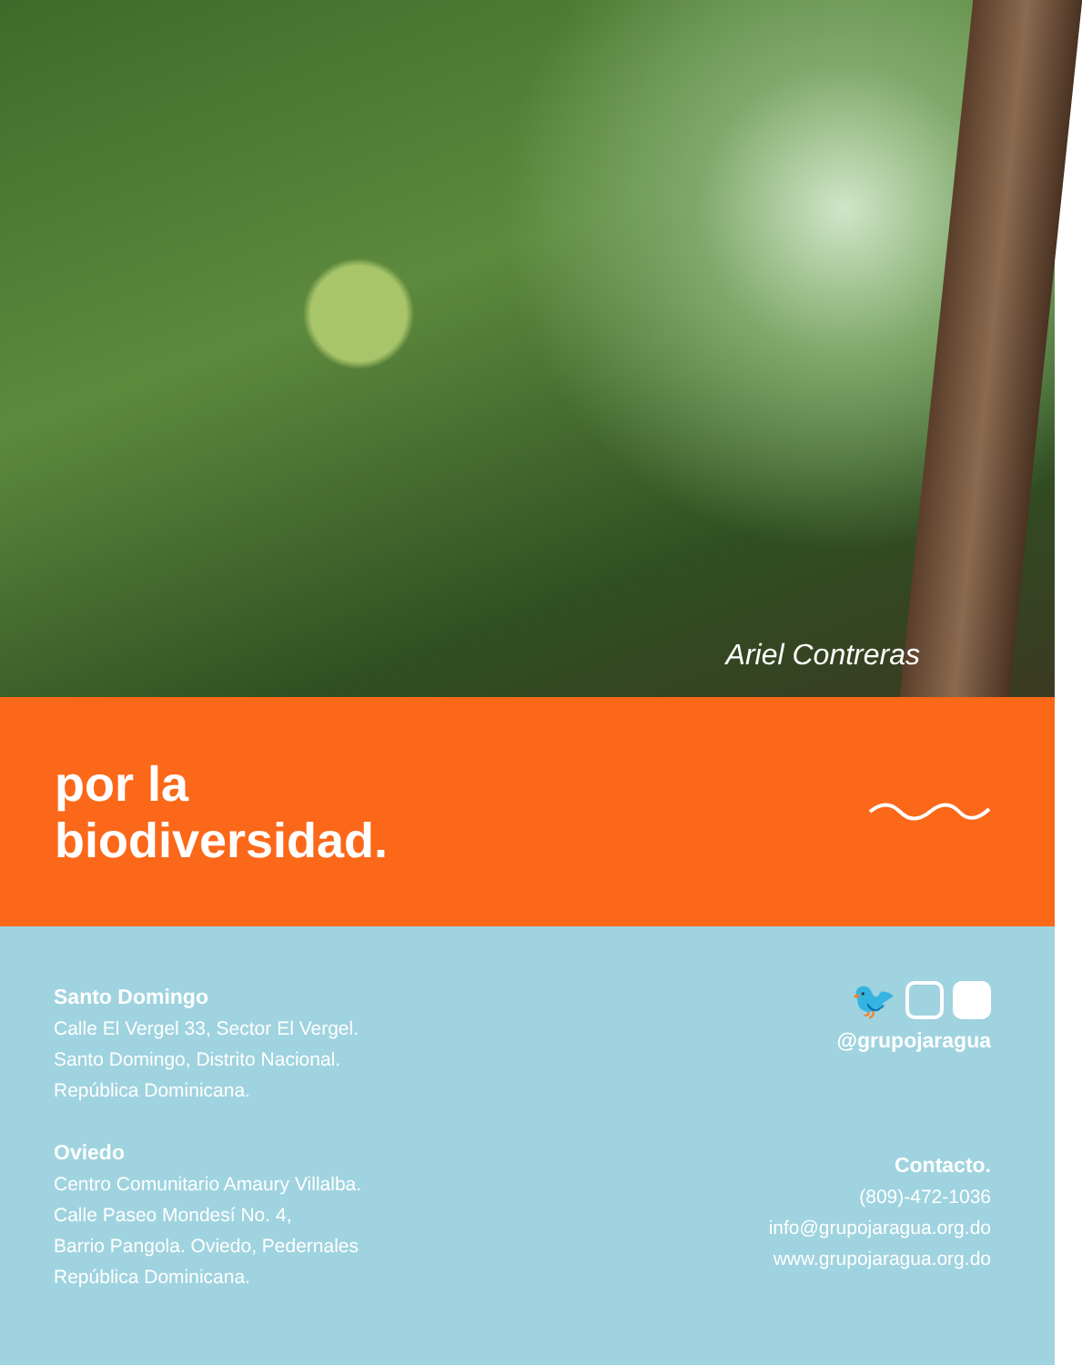Ariel Contreras
por la
biodiversidad.
Santo Domingo
Calle El Vergel 33, Sector El Vergel.
Santo Domingo, Distrito Nacional.
República Dominicana.
Oviedo
Centro Comunitario Amaury Villalba.
Calle Paseo Mondesí No. 4,
Barrio Pangola. Oviedo, Pedernales
República Dominicana.
🐦
@grupojaragua
Contacto.
(809)-472-1036
info@grupojaragua.org.do
www.grupojaragua.org.do